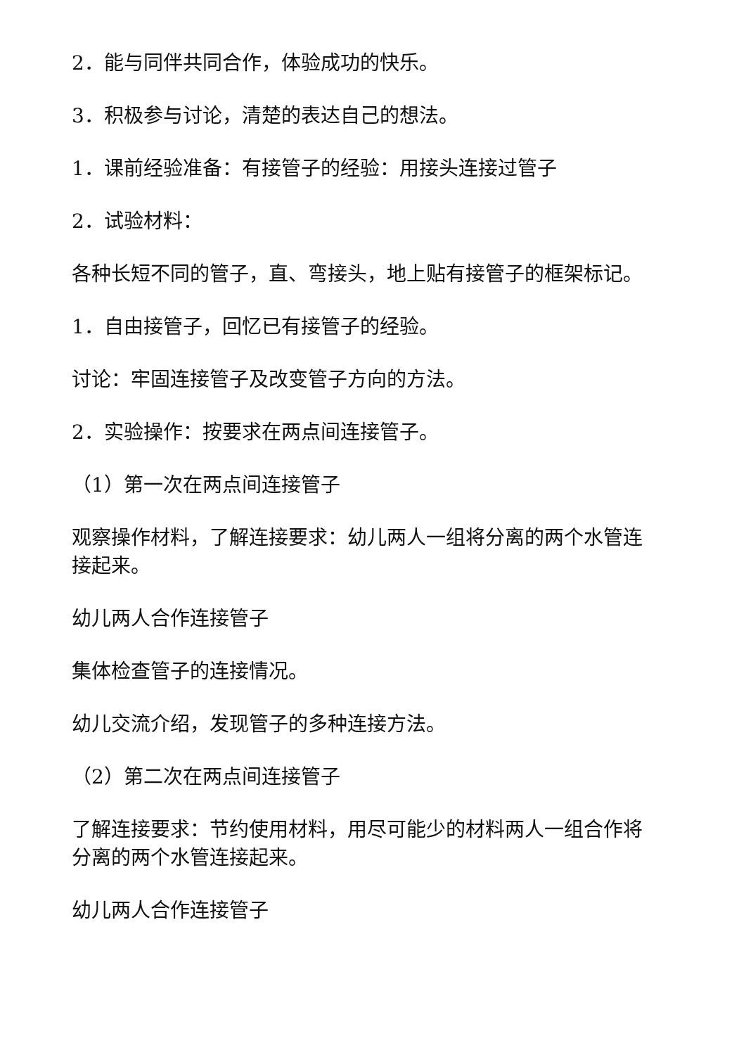2．能与同伴共同合作，体验成功的快乐。
3．积极参与讨论，清楚的表达自己的想法。
1．课前经验准备：有接管子的经验：用接头连接过管子
2．试验材料：
各种长短不同的管子，直、弯接头，地上贴有接管子的框架标记。
1．自由接管子，回忆已有接管子的经验。
讨论：牢固连接管子及改变管子方向的方法。
2．实验操作：按要求在两点间连接管子。
（1）第一次在两点间连接管子
观察操作材料，了解连接要求：幼儿两人一组将分离的两个水管连接起来。
幼儿两人合作连接管子
集体检查管子的连接情况。
幼儿交流介绍，发现管子的多种连接方法。
（2）第二次在两点间连接管子
了解连接要求：节约使用材料，用尽可能少的材料两人一组合作将分离的两个水管连接起来。
幼儿两人合作连接管子